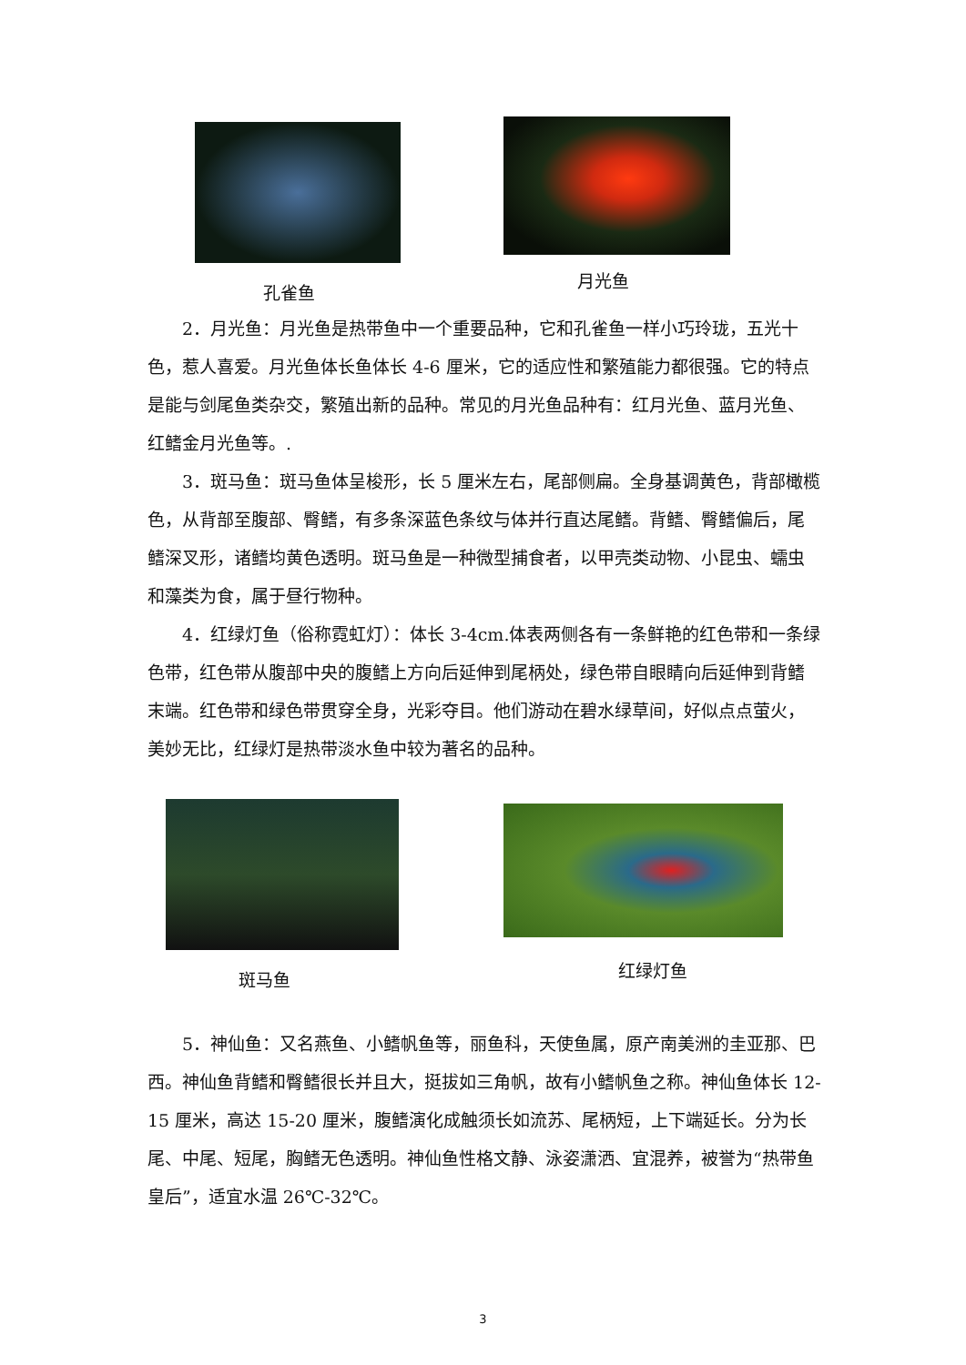孔雀鱼 月光鱼
2．月光鱼：月光鱼是热带鱼中一个重要品种，它和孔雀鱼一样小巧玲珑，五光十色，惹人喜爱。月光鱼体长鱼体长 4-6 厘米，它的适应性和繁殖能力都很强。它的特点是能与剑尾鱼类杂交，繁殖出新的品种。常见的月光鱼品种有：红月光鱼、蓝月光鱼、红鳍金月光鱼等。.
3．斑马鱼：斑马鱼体呈梭形，长 5 厘米左右，尾部侧扁。全身基调黄色，背部橄榄色，从背部至腹部、臀鳍，有多条深蓝色条纹与体并行直达尾鳍。背鳍、臀鳍偏后，尾鳍深叉形，诸鳍均黄色透明。斑马鱼是一种微型捕食者，以甲壳类动物、小昆虫、蠕虫和藻类为食，属于昼行物种。
4．红绿灯鱼（俗称霓虹灯）：体长 3-4cm.体表两侧各有一条鲜艳的红色带和一条绿色带，红色带从腹部中央的腹鳍上方向后延伸到尾柄处，绿色带自眼睛向后延伸到背鳍末端。红色带和绿色带贯穿全身，光彩夺目。他们游动在碧水绿草间，好似点点萤火，美妙无比，红绿灯是热带淡水鱼中较为著名的品种。
斑马鱼 红绿灯鱼
5．神仙鱼：又名燕鱼、小鳍帆鱼等，丽鱼科，天使鱼属，原产南美洲的圭亚那、巴西。神仙鱼背鳍和臀鳍很长并且大，挺拔如三角帆，故有小鳍帆鱼之称。神仙鱼体长 12-15 厘米，高达 15-20 厘米，腹鳍演化成触须长如流苏、尾柄短，上下端延长。分为长尾、中尾、短尾，胸鳍无色透明。神仙鱼性格文静、泳姿潇洒、宜混养，被誉为“热带鱼皇后”，适宜水温 26℃-32℃。
3